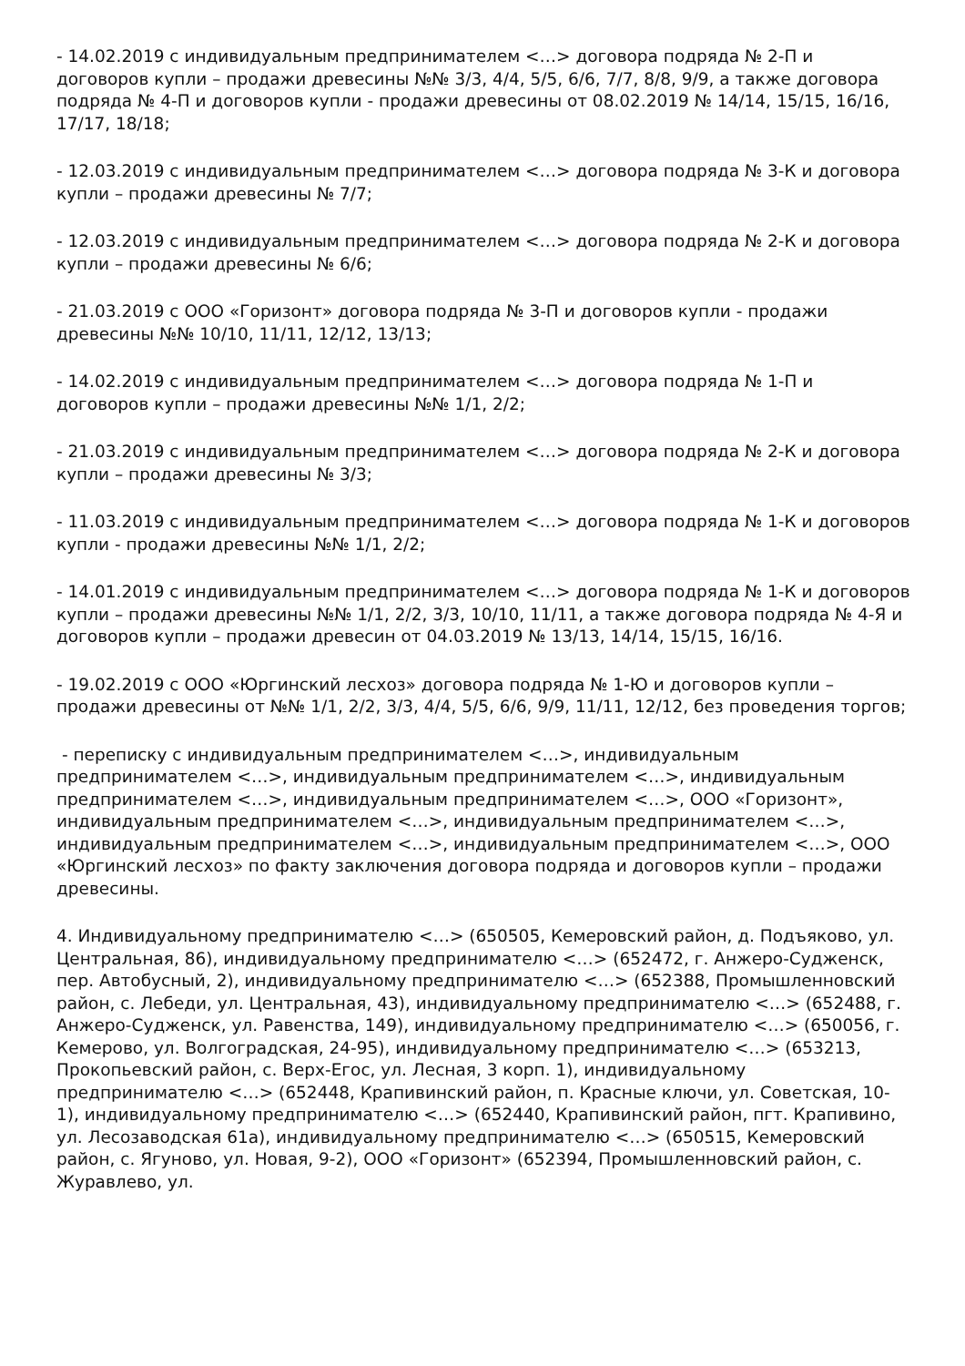- 14.02.2019 с индивидуальным предпринимателем <…> договора подряда № 2-П и договоров купли – продажи древесины №№ 3/3, 4/4, 5/5, 6/6, 7/7, 8/8, 9/9, а также договора подряда № 4-П и договоров купли - продажи древесины от 08.02.2019 № 14/14, 15/15, 16/16, 17/17, 18/18;
- 12.03.2019 с индивидуальным предпринимателем <…> договора подряда № 3-К и договора купли – продажи древесины № 7/7;
- 12.03.2019 с индивидуальным предпринимателем <…> договора подряда № 2-К и договора купли – продажи древесины № 6/6;
- 21.03.2019 с ООО «Горизонт» договора подряда № 3-П и договоров купли - продажи древесины №№ 10/10, 11/11, 12/12, 13/13;
- 14.02.2019 с индивидуальным предпринимателем <…> договора подряда № 1-П и договоров купли – продажи древесины №№ 1/1, 2/2;
- 21.03.2019 с индивидуальным предпринимателем <…> договора подряда № 2-К и договора купли – продажи древесины № 3/3;
- 11.03.2019 с индивидуальным предпринимателем <…> договора подряда № 1-К и договоров купли - продажи древесины №№ 1/1, 2/2;
- 14.01.2019 с индивидуальным предпринимателем <…> договора подряда № 1-К и договоров купли – продажи древесины №№ 1/1, 2/2, 3/3, 10/10, 11/11, а также договора подряда № 4-Я и договоров купли – продажи древесин от 04.03.2019 № 13/13, 14/14, 15/15, 16/16.
- 19.02.2019 с ООО «Юргинский лесхоз» договора подряда № 1-Ю и договоров купли – продажи древесины от №№ 1/1, 2/2, 3/3, 4/4, 5/5, 6/6, 9/9, 11/11, 12/12, без проведения торгов;
- переписку с индивидуальным предпринимателем <…>, индивидуальным предпринимателем <…>, индивидуальным предпринимателем <…>, индивидуальным предпринимателем <…>, индивидуальным предпринимателем <…>, ООО «Горизонт», индивидуальным предпринимателем <…>, индивидуальным предпринимателем <…>, индивидуальным предпринимателем <…>, индивидуальным предпринимателем <…>, ООО «Юргинский лесхоз» по факту заключения договора подряда и договоров купли – продажи древесины.
4. Индивидуальному предпринимателю <…> (650505, Кемеровский район, д. Подъяково, ул. Центральная, 86), индивидуальному предпринимателю <…> (652472, г. Анжеро-Судженск, пер. Автобусный, 2), индивидуальному предпринимателю <…> (652388, Промышленновский район, с. Лебеди, ул. Центральная, 43), индивидуальному предпринимателю <…> (652488, г. Анжеро-Судженск, ул. Равенства, 149), индивидуальному предпринимателю <…> (650056, г. Кемерово, ул. Волгоградская, 24-95), индивидуальному предпринимателю <…> (653213, Прокопьевский район, с. Верх-Егос, ул. Лесная, 3 корп. 1), индивидуальному предпринимателю <…> (652448, Крапивинский район, п. Красные ключи, ул. Советская, 10-1), индивидуальному предпринимателю <…> (652440, Крапивинский район, пгт. Крапивино, ул. Лесозаводская 61а), индивидуальному предпринимателю <…> (650515, Кемеровский район, с. Ягуново, ул. Новая, 9-2), ООО «Горизонт» (652394, Промышленновский район, с. Журавлево, ул.